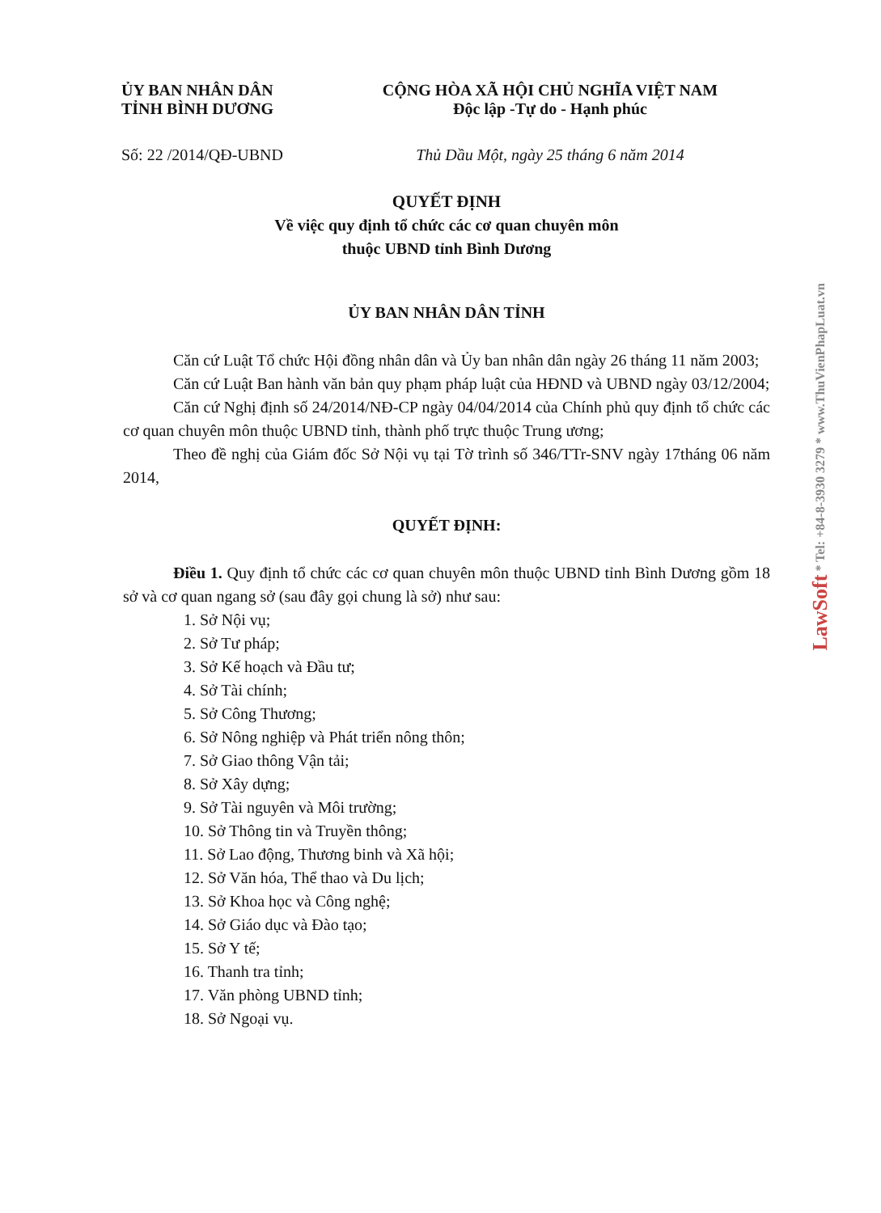ỦY BAN NHÂN DÂN
TỈNH BÌNH DƯƠNG
CỘNG HÒA XÃ HỘI CHỦ NGHĨA VIỆT NAM
Độc lập -Tự do - Hạnh phúc
Số: 22 /2014/QĐ-UBND Thủ Dầu Một, ngày 25 tháng 6 năm 2014
QUYẾT ĐỊNH
Về việc quy định tổ chức các cơ quan chuyên môn
thuộc UBND tỉnh Bình Dương
ỦY BAN NHÂN DÂN TỈNH
Căn cứ Luật Tổ chức Hội đồng nhân dân và Ủy ban nhân dân ngày 26 tháng 11 năm 2003;
Căn cứ Luật Ban hành văn bản quy phạm pháp luật của HĐND và UBND ngày 03/12/2004;
Căn cứ Nghị định số 24/2014/NĐ-CP ngày 04/04/2014 của Chính phủ quy định tổ chức các cơ quan chuyên môn thuộc UBND tỉnh, thành phố trực thuộc Trung ương;
Theo đề nghị của Giám đốc Sở Nội vụ tại Tờ trình số 346/TTr-SNV ngày 17tháng 06 năm 2014,
QUYẾT ĐỊNH:
Điều 1. Quy định tổ chức các cơ quan chuyên môn thuộc UBND tỉnh Bình Dương gồm 18 sở và cơ quan ngang sở (sau đây gọi chung là sở) như sau:
1. Sở Nội vụ;
2. Sở Tư pháp;
3. Sở Kế hoạch và Đầu tư;
4. Sở Tài chính;
5. Sở Công Thương;
6. Sở Nông nghiệp và Phát triển nông thôn;
7. Sở Giao thông Vận tải;
8. Sở Xây dựng;
9. Sở Tài nguyên và Môi trường;
10. Sở Thông tin và Truyền thông;
11. Sở Lao động, Thương binh và Xã hội;
12. Sở Văn hóa, Thể thao và Du lịch;
13. Sở Khoa học và Công nghệ;
14. Sở Giáo dục và Đào tạo;
15. Sở Y tế;
16. Thanh tra tỉnh;
17. Văn phòng UBND tỉnh;
18. Sở Ngoại vụ.
LawSoft * Tel: +84-8-3930 3279 * www.ThuVienPhapLuat.vn